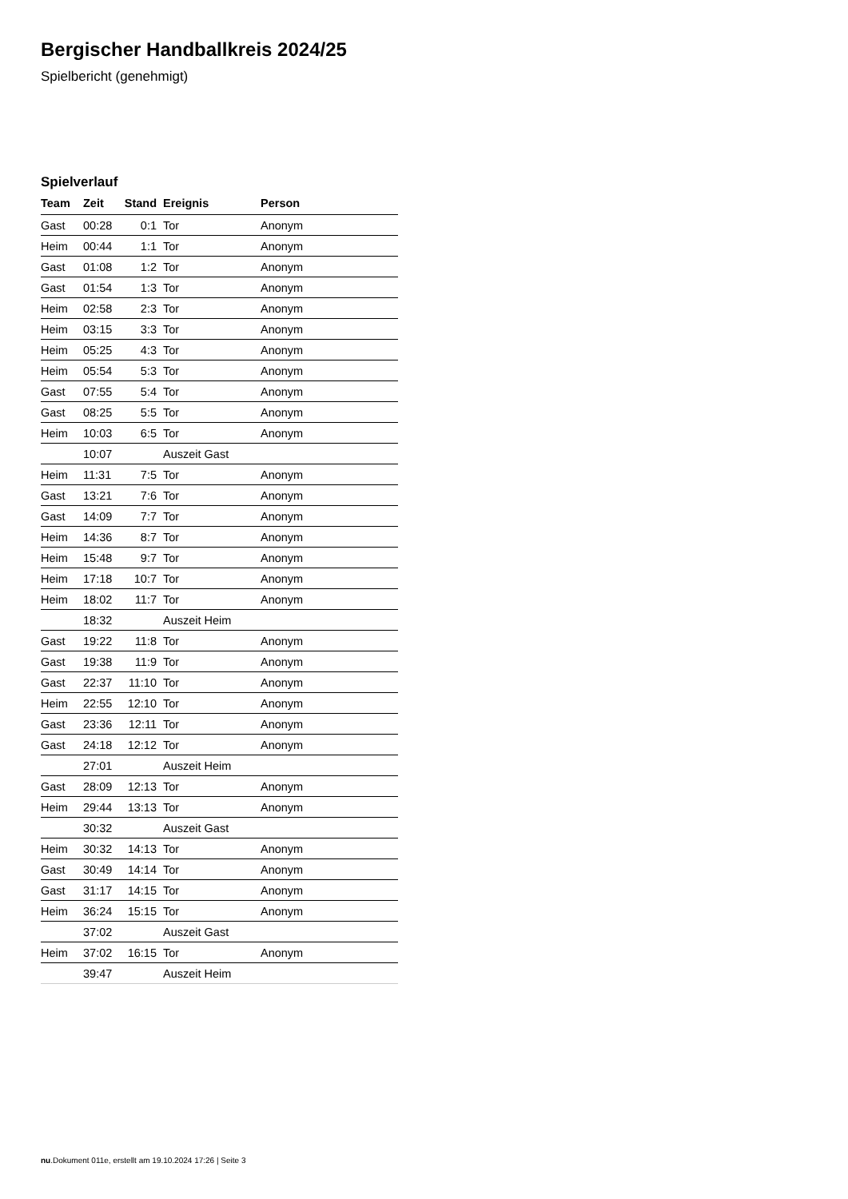Bergischer Handballkreis 2024/25
Spielbericht (genehmigt)
Spielverlauf
| Team | Zeit | Stand | Ereignis | Person |
| --- | --- | --- | --- | --- |
| Gast | 00:28 | 0:1 | Tor | Anonym |
| Heim | 00:44 | 1:1 | Tor | Anonym |
| Gast | 01:08 | 1:2 | Tor | Anonym |
| Gast | 01:54 | 1:3 | Tor | Anonym |
| Heim | 02:58 | 2:3 | Tor | Anonym |
| Heim | 03:15 | 3:3 | Tor | Anonym |
| Heim | 05:25 | 4:3 | Tor | Anonym |
| Heim | 05:54 | 5:3 | Tor | Anonym |
| Gast | 07:55 | 5:4 | Tor | Anonym |
| Gast | 08:25 | 5:5 | Tor | Anonym |
| Heim | 10:03 | 6:5 | Tor | Anonym |
| | 10:07 | | Auszeit Gast | |
| Heim | 11:31 | 7:5 | Tor | Anonym |
| Gast | 13:21 | 7:6 | Tor | Anonym |
| Gast | 14:09 | 7:7 | Tor | Anonym |
| Heim | 14:36 | 8:7 | Tor | Anonym |
| Heim | 15:48 | 9:7 | Tor | Anonym |
| Heim | 17:18 | 10:7 | Tor | Anonym |
| Heim | 18:02 | 11:7 | Tor | Anonym |
| | 18:32 | | Auszeit Heim | |
| Gast | 19:22 | 11:8 | Tor | Anonym |
| Gast | 19:38 | 11:9 | Tor | Anonym |
| Gast | 22:37 | 11:10 | Tor | Anonym |
| Heim | 22:55 | 12:10 | Tor | Anonym |
| Gast | 23:36 | 12:11 | Tor | Anonym |
| Gast | 24:18 | 12:12 | Tor | Anonym |
| | 27:01 | | Auszeit Heim | |
| Gast | 28:09 | 12:13 | Tor | Anonym |
| Heim | 29:44 | 13:13 | Tor | Anonym |
| | 30:32 | | Auszeit Gast | |
| Heim | 30:32 | 14:13 | Tor | Anonym |
| Gast | 30:49 | 14:14 | Tor | Anonym |
| Gast | 31:17 | 14:15 | Tor | Anonym |
| Heim | 36:24 | 15:15 | Tor | Anonym |
| | 37:02 | | Auszeit Gast | |
| Heim | 37:02 | 16:15 | Tor | Anonym |
| | 39:47 | | Auszeit Heim | |
nu.Dokument 011e, erstellt am 19.10.2024 17:26 | Seite 3